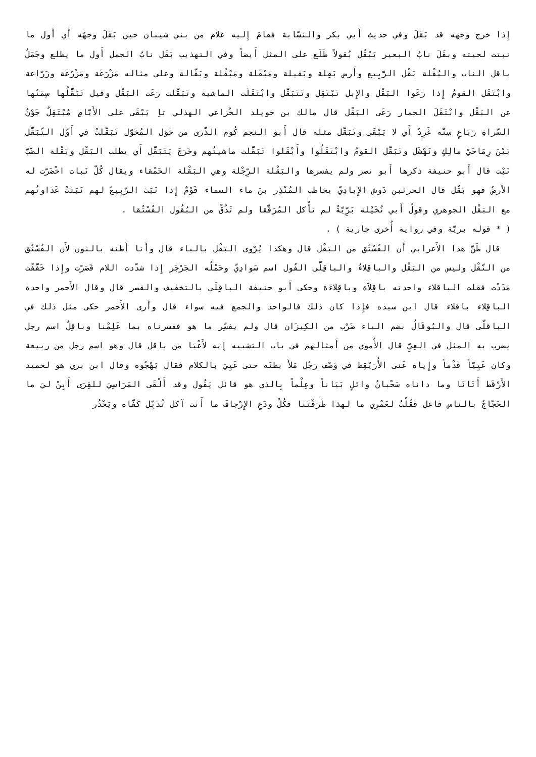إِذا خرج وجهه قد بَقَلَ وفي حديث أَبي بكر والنسّابة فقامَ إِليه غلام من بني شيبان حين بَقَلَ وجهُه أَي أَول ما نبتت لحيته وبقَلَ نابُ البعير يَبْقُل بُقولاً طَلَع على المثل أَيضاً وفي التهذيب بَقَل نابُ الجمل أَول ما يطلع وجَمَلٌ باقل الناب والبُقْلة بَقْل الرَّبِيع وأَرض بَقِلة وبَقيلة ومَبْقَلة ومَبْقُلة وبَقّالة وعلى مثاله مَزْرَعَة ومَزْرُعَة وزَرّاعة وابْتَقَل القومُ إِذا رَعَوا البَقْل والإِبل تَبْتَقِل وتَتَبَقَّل وابْتَقَلَت الماشية وتَبَقَّلت رَعَت البَقْل وقيل تَبَقُّلُها سِمَنُها عن البَقْل وابْتَقَلَ الحمار رَعَى البَقْل قال مالك بن خويلد الخُزاعي الهذلي تاِ يَبْقَى على الأَيّامِ مُبْتَقِلٌ جَوْنُ السَّراةِ رَبَاعٍ سِنُّه غَرِدُ أَي لا يَبْقَى وتَبَقَّل مثله قال أَبو النجم كُوم الذُّرَى من خَوَل المُخَوَّل تَبَقَّلتْ في أَوَّل التَّبَقُّل بَيْنَ رِمَاحَيْ مالِكٍ ونَهْشَل وتَبَقَّل القومُ وابْتَقَلُوا وأَبْقَلوا تَبَقَّلت ماشيتُهم وخَرَجَ يَتَبَقَّل أَي يطلب البَقْل وبَقْلة الضَّبّ نَبْت قال أَبو حنيفة ذكرها أَبو نصر ولم يفسرها والبَقْلة الرِّجْلة وهي البَقْلة الحَمْقاء ويقال كُلّ نَبات اخْضَرّت له الأَرضُ فهو بَقْل قال الحرثبن دَوش الإِيادِيّ يخاطب المُنْذِر بنَ ماء السماء قَوْمٌ إِذا نَبَتَ الرَّبِيعُ لهم نَبَتَتْ عَدَاوتُهم مع البَقْل الجوهري وقولُ أَبي نُخَيْلة بَرِّيَّةٌ لم تأْكل المُرَقَّقا ولم تَذُقْ من البُقُول الفُسْتُقا .
( * قوله بريّة وفي رواية أُخرى جارية ) .
قال ظَنَّ هذا الأَعرابي أَن الفُسْتُق من البَقْل قال وهكذا يُرْوى البَقْل بالباء قال وأَنا أَظنه بالنون لأَن الفُسْتُق من النَّقْل وليس من البَقْل والباقِلاءُ والباقِلَّى الفُول اسم سَوادِيّ وحَمْلُه الجَرْجَر إِذا شدّدت اللام قَصَرْت وإِذا خَفَّفْت مَدَدْت فقلت الباقلاء واحدته باقِلاَّة وباقِلاءَة وحكى أَبو حنيفة الباقِلَى بالتخفيف والقصر قال وقال الأَحمر واحدة الباقِلاء باقلاء قال ابن سيده فإِذا كان ذلك فالواحد والجمع فيه سواء قال وأَرى الأَحمر حكى مثل ذلك في الباقلَّى قال والبُوقَالُ بضم الباء ضَرْب من الكِيزَان قال ولم يفسِّر ما هو ففسرناه بما عَلِمْنا وباقِلٌ اسم رجل يضرب به المثل في العِيِّ قال الأُموي من أَمثالهم في باب التشبيه إِنه لأَعْيَا من باقل قال وهو اسم رجل من ربيعة وكان عَيِيّاً فَدْماً وإِياه عَنى الأُرَيْقِط في وَصْف رَجُل مَلأَ بطنَه حتى عَيِيَ بالكلام فقال يَهْجُوه وقال ابن بري هو لحميد الأَرْقَط أَتَانَا وما داناه سَحْبانُ وائلٍ بَيَاناً وعِلْماً بِالذي هو قائل يَقُول وقد أَلْقَى المَرَاسِيَ للقِرَى أَبِنْ ليَ ما الحَجّاجُ بالناس فاعل فَقُلْتُ لعَمْرِي ما لهذا طَرَقْتَنا فكُلْ ودَعِ الإِرْجافَ ما أَنت آكل تُدَبِّل كَفّاه ويَحْدُر